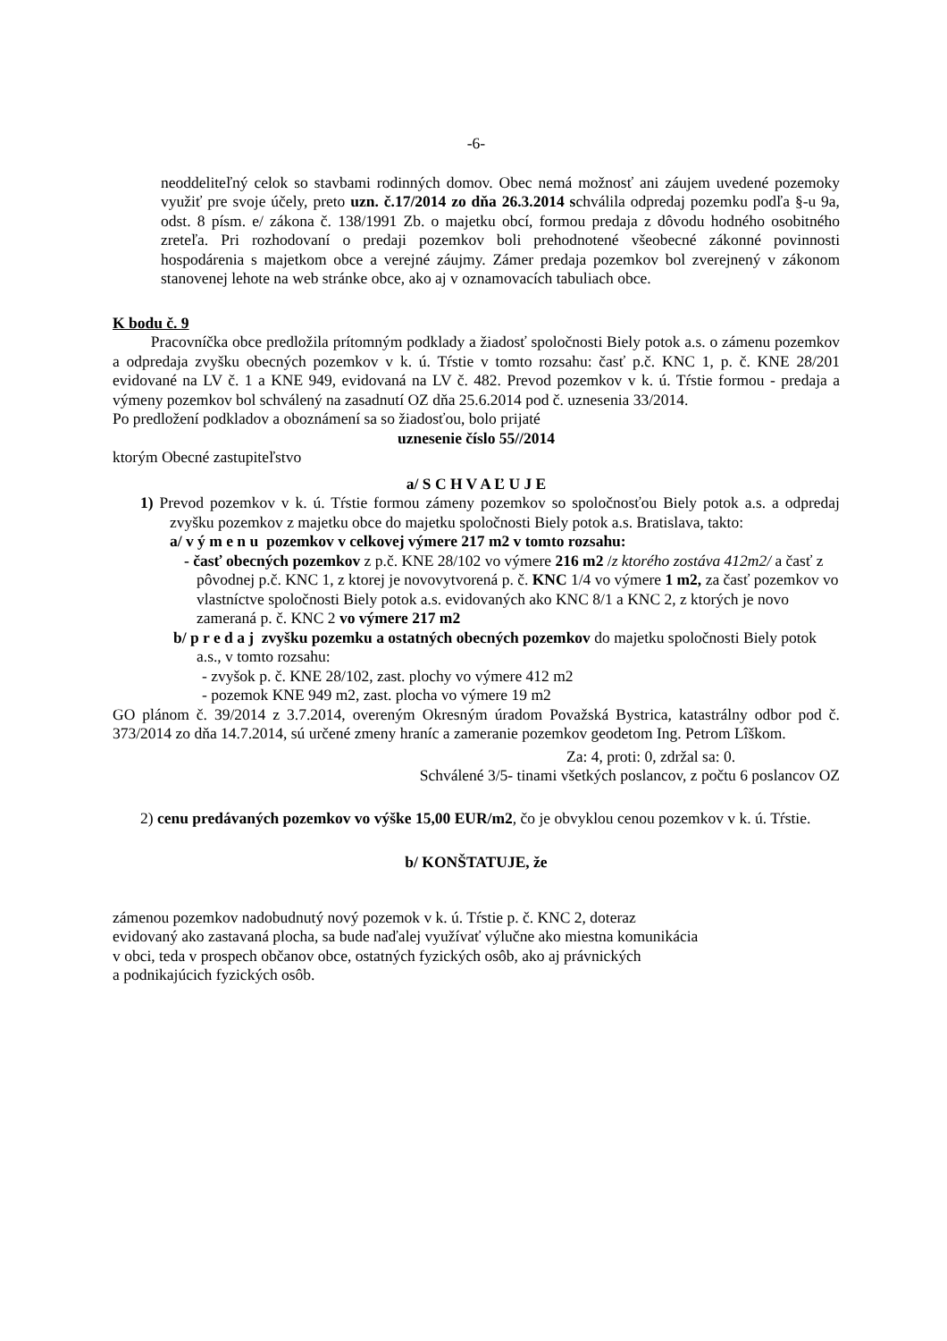-6-
neoddeliteľný celok so stavbami rodinných domov. Obec nemá možnosť ani záujem uvedené pozemoky využiť pre svoje účely, preto uzn. č.17/2014 zo dňa 26.3.2014 schválila odpredaj pozemku podľa §-u 9a, odst. 8 písm. e/ zákona č. 138/1991 Zb. o majetku obcí, formou predaja z dôvodu hodného osobitného zreteľa. Pri rozhodovaní o predaji pozemkov boli prehodnotené všeobecné zákonné povinnosti hospodárenia s majetkom obce a verejné záujmy. Zámer predaja pozemkov bol zverejnený v zákonom stanovenej lehote na web stránke obce, ako aj v oznamovacích tabuliach obce.
K bodu č. 9
Pracovníčka obce predložila prítomným podklady a žiadosť spoločnosti Biely potok a.s. o zámenu pozemkov a odpredaja zvyšku obecných pozemkov v k. ú. Tŕstie v tomto rozsahu: časť p.č. KNC 1, p. č. KNE 28/201 evidované na LV č. 1 a KNE 949, evidovaná na LV č. 482. Prevod pozemkov v k. ú. Tŕstie formou - predaja a výmeny pozemkov bol schválený na zasadnutí OZ dňa 25.6.2014 pod č. uznesenia 33/2014.
Po predložení podkladov a oboznámení sa so žiadosťou, bolo prijaté
uznesenie číslo 55//2014
ktorým Obecné zastupiteľstvo
a/ S C H V A Ľ U J E
1) Prevod pozemkov v k. ú. Tŕstie formou zámeny pozemkov so spoločnosťou Biely potok a.s. a odpredaj zvyšku pozemkov z majetku obce do majetku spoločnosti Biely potok a.s. Bratislava, takto:
a/ v ý m e n u pozemkov v celkovej výmere 217 m2 v tomto rozsahu:
- časť obecných pozemkov z p.č. KNE 28/102 vo výmere 216 m2 /z ktorého zostáva 412m2/ a časť z pôvodnej p.č. KNC 1, z ktorej je novovytvorená p. č. KNC 1/4 vo výmere 1 m2, za časť pozemkov vo vlastníctve spoločnosti Biely potok a.s. evidovaných ako KNC 8/1 a KNC 2, z ktorých je novo zameraná p. č. KNC 2 vo výmere 217 m2
b/ p r e d a j zvyšku pozemku a ostatných obecných pozemkov do majetku spoločnosti Biely potok a.s., v tomto rozsahu:
- zvyšok p. č. KNE 28/102, zast. plochy vo výmere 412 m2
- pozemok KNE 949 m2, zast. plocha vo výmere 19 m2
GO plánom č. 39/2014 z 3.7.2014, overeným Okresným úradom Považská Bystrica, katastrálny odbor pod č. 373/2014 zo dňa 14.7.2014, sú určené zmeny hraníc a zameranie pozemkov geodetom Ing. Petrom Lîškom.
Za: 4, proti: 0, zdržal sa: 0.
Schválené 3/5- tinami všetkých poslancov, z počtu 6 poslancov OZ
2) cenu predávaných pozemkov vo výške 15,00 EUR/m2, čo je obvyklou cenou pozemkov v k. ú. Tŕstie.
b/ KONŠTATUJE, že
zámenou pozemkov nadobudnutý nový pozemok v k. ú. Tŕstie p. č. KNC 2, doteraz
evidovaný ako zastavaná plocha, sa bude naďalej využívať výlučne ako miestna komunikácia
v obci, teda v prospech občanov obce, ostatných fyzických osôb, ako aj právnických
a podnikajúcich fyzických osôb.